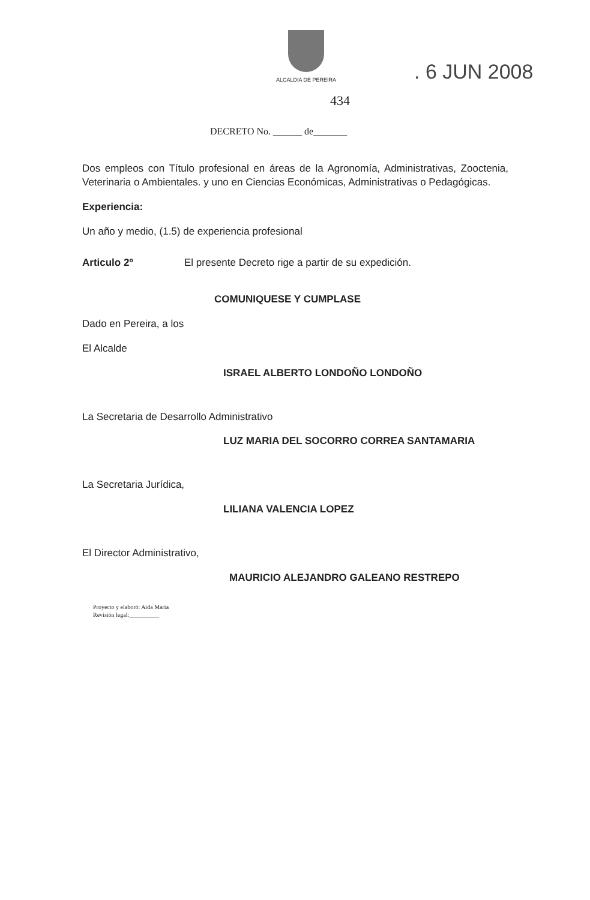ALCALDIA DE PEREIRA
. 6 JUN 2008
434
DECRETO No. ______ de_______
Dos empleos con Título profesional en áreas de la Agronomía, Administrativas, Zooctenia, Veterinaria o Ambientales. y uno en Ciencias Económicas, Administrativas o Pedagógicas.
Experiencia:
Un año y medio, (1.5) de experiencia profesional
Articulo 2º El presente Decreto rige a partir de su expedición.
COMUNIQUESE Y CUMPLASE
Dado en Pereira, a los
El Alcalde
ISRAEL ALBERTO LONDOÑO LONDOÑO
La Secretaria de Desarrollo Administrativo
LUZ MARIA DEL SOCORRO CORREA SANTAMARIA
La Secretaria Jurídica,
LILIANA VALENCIA LOPEZ
El Director Administrativo,
MAURICIO ALEJANDRO GALEANO RESTREPO
Proyecto y elaboró: Aida María
Revisión legal:__________